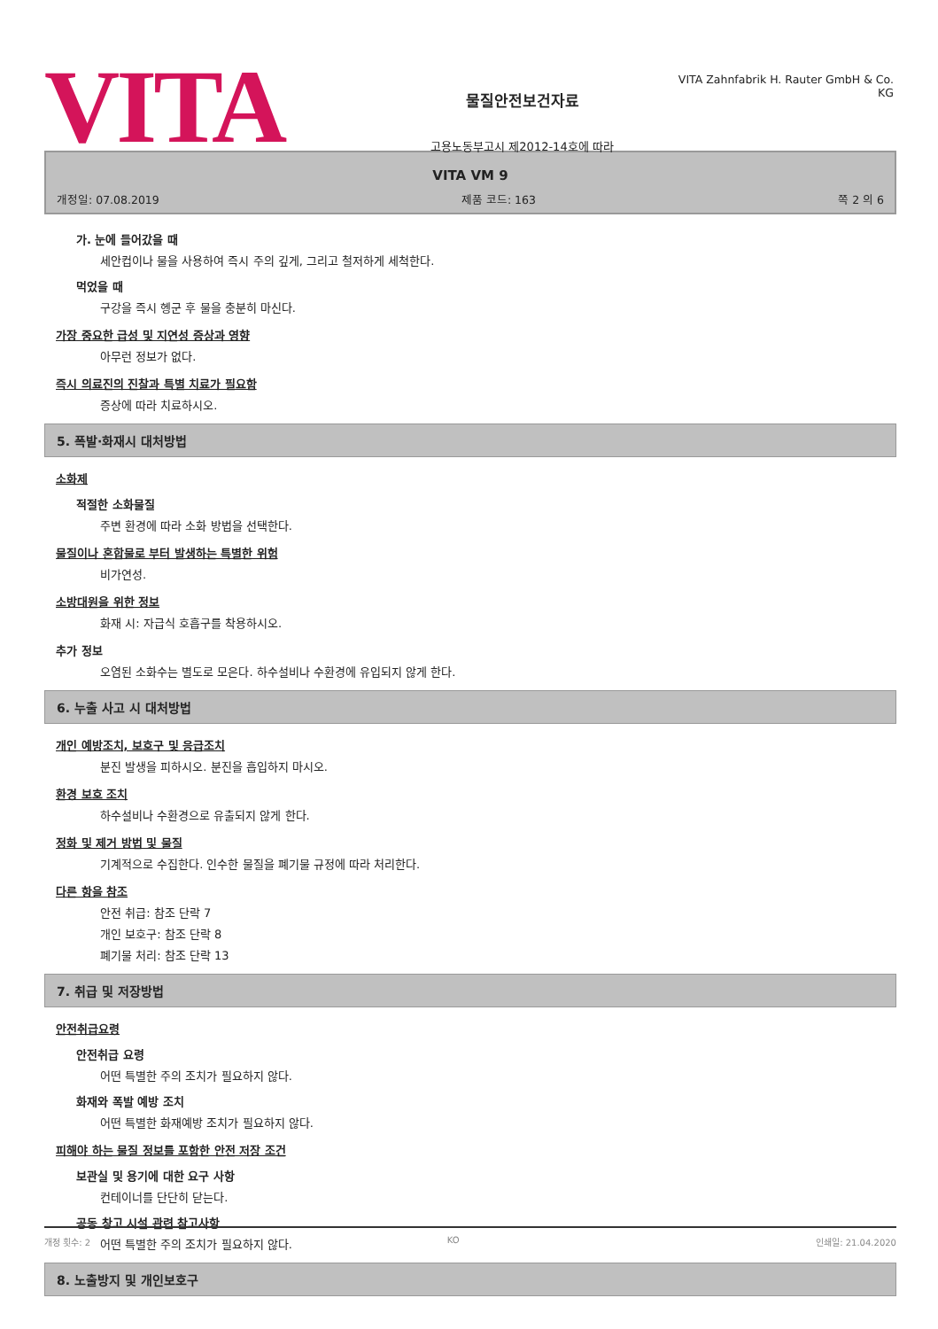VITA
물질안전보건자료
고용노동부고시 제2012-14호에 따라
VITA Zahnfabrik H. Rauter GmbH & Co. KG
VITA VM 9
개정일: 07.08.2019 제품 코드: 163 쪽 2 의 6
가. 눈에 들어갔을 때
세안컵이나 물을 사용하여 즉시 주의 깊게, 그리고 철저하게 세척한다.
먹었을 때
구강을 즉시 헹군 후 물을 충분히 마신다.
가장 중요한 급성 및 지연성 증상과 영향
아무런 정보가 없다.
즉시 의료진의 진찰과 특별 치료가 필요함
증상에 따라 치료하시오.
5. 폭발·화재시 대처방법
소화제
적절한 소화물질
주변 환경에 따라 소화 방법을 선택한다.
물질이나 혼합물로 부터 발생하는 특별한 위험
비가연성.
소방대원을 위한 정보
화재 시: 자급식 호흡구를 착용하시오.
추가 정보
오염된 소화수는 별도로 모은다. 하수설비나 수환경에 유입되지 않게 한다.
6. 누출 사고 시 대처방법
개인 예방조치, 보호구 및 응급조치
분진 발생을 피하시오. 분진을 흡입하지 마시오.
환경 보호 조치
하수설비나 수환경으로 유출되지 않게 한다.
정화 및 제거 방법 및 물질
기계적으로 수집한다. 인수한 물질을 폐기물 규정에 따라 처리한다.
다른 항을 참조
안전 취급: 참조 단락 7
개인 보호구: 참조 단락 8
폐기물 처리: 참조 단락 13
7. 취급 및 저장방법
안전취급요령
안전취급 요령
어떤 특별한 주의 조치가 필요하지 않다.
화재와 폭발 예방 조치
어떤 특별한 화재예방 조치가 필요하지 않다.
피해야 하는 물질 정보를 포함한 안전 저장 조건
보관실 및 용기에 대한 요구 사항
컨테이너를 단단히 닫는다.
공동 창고 시설 관련 참고사항
어떤 특별한 주의 조치가 필요하지 않다.
8. 노출방지 및 개인보호구
개정 횟수: 2 KO 인쇄일: 21.04.2020